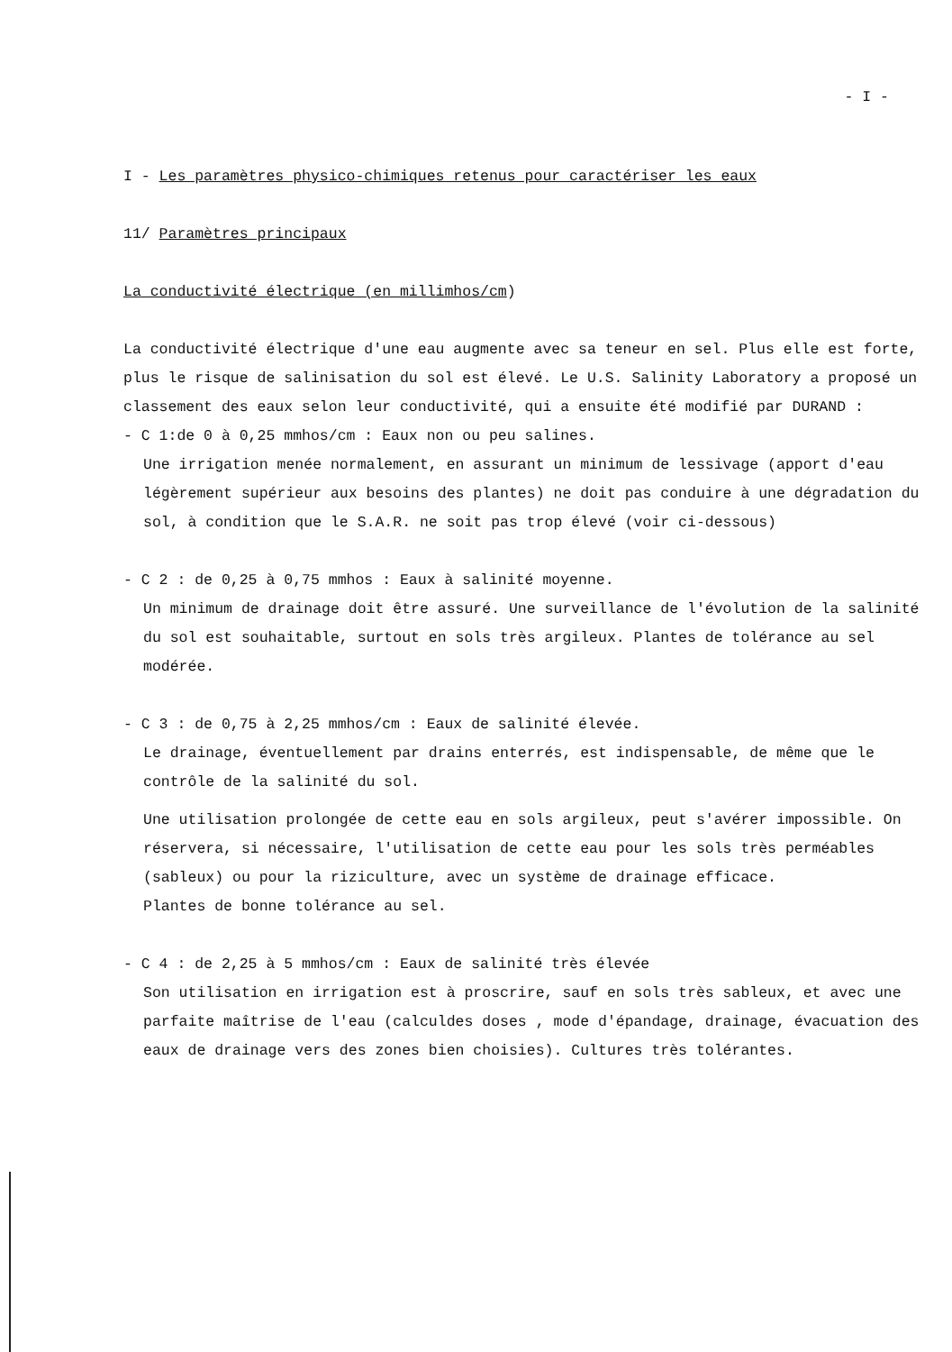- I -
I - Les paramètres physico-chimiques retenus pour caractériser les eaux
11/ Paramètres principaux
La conductivité électrique (en millimhos/cm)
La conductivité électrique d'une eau augmente avec sa teneur en sel. Plus elle est forte, plus le risque de salinisation du sol est élevé. Le U.S. Salinity Laboratory a proposé un classement des eaux selon leur conductivité, qui a ensuite été modifié par DURAND :
- C 1:de 0 à 0,25 mmhos/cm : Eaux non ou peu salines.
Une irrigation menée normalement, en assurant un minimum de lessivage (apport d'eau légèrement supérieur aux besoins des plantes) ne doit pas conduire à une dégradation du sol, à condition que le S.A.R. ne soit pas trop élevé (voir ci-dessous)
- C 2 : de 0,25 à 0,75 mmhos : Eaux à salinité moyenne.
Un minimum de drainage doit être assuré. Une surveillance de l'évolution de la salinité du sol est souhaitable, surtout en sols très argileux. Plantes de tolérance au sel modérée.
- C 3 : de 0,75 à 2,25 mmhos/cm : Eaux de salinité élevée.
Le drainage, éventuellement par drains enterrés, est indispensable, de même que le contrôle de la salinité du sol.
Une utilisation prolongée de cette eau en sols argileux, peut s'avérer impossible. On réservera, si nécessaire, l'utilisation de cette eau pour les sols très perméables (sableux) ou pour la riziculture, avec un système de drainage efficace.
Plantes de bonne tolérance au sel.
- C 4 : de 2,25 à 5 mmhos/cm : Eaux de salinité très élevée
Son utilisation en irrigation est à proscrire, sauf en sols très sableux, et avec une parfaite maîtrise de l'eau (calculdes doses , mode d'épandage, drainage, évacuation des eaux de drainage vers des zones bien choisies). Cultures très tolérantes.